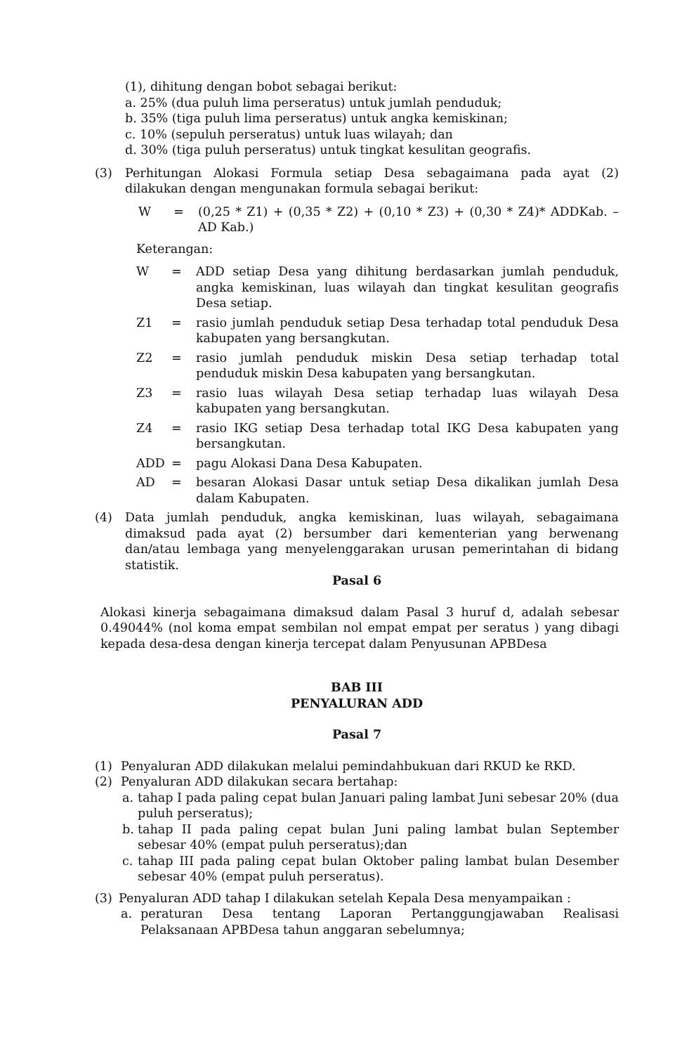(1), dihitung dengan bobot sebagai berikut:
a. 25% (dua puluh lima perseratus) untuk jumlah penduduk;
b. 35% (tiga puluh lima perseratus) untuk angka kemiskinan;
c. 10% (sepuluh perseratus) untuk luas wilayah; dan
d. 30% (tiga puluh perseratus) untuk tingkat kesulitan geografis.
(3) Perhitungan Alokasi Formula setiap Desa sebagaimana pada ayat (2) dilakukan dengan mengunakan formula sebagai berikut:
W = (0,25 * Z1) + (0,35 * Z2) + (0,10 * Z3) + (0,30 * Z4)* ADDKab. – AD Kab.)
Keterangan:
W = ADD setiap Desa yang dihitung berdasarkan jumlah penduduk, angka kemiskinan, luas wilayah dan tingkat kesulitan geografis Desa setiap.
Z1 = rasio jumlah penduduk setiap Desa terhadap total penduduk Desa kabupaten yang bersangkutan.
Z2 = rasio jumlah penduduk miskin Desa setiap terhadap total penduduk miskin Desa kabupaten yang bersangkutan.
Z3 = rasio luas wilayah Desa setiap terhadap luas wilayah Desa kabupaten yang bersangkutan.
Z4 = rasio IKG setiap Desa terhadap total IKG Desa kabupaten yang bersangkutan.
ADD = pagu Alokasi Dana Desa Kabupaten.
AD = besaran Alokasi Dasar untuk setiap Desa dikalikan jumlah Desa dalam Kabupaten.
(4) Data jumlah penduduk, angka kemiskinan, luas wilayah, sebagaimana dimaksud pada ayat (2) bersumber dari kementerian yang berwenang dan/atau lembaga yang menyelenggarakan urusan pemerintahan di bidang statistik.
Pasal 6
Alokasi kinerja sebagaimana dimaksud dalam Pasal 3 huruf d, adalah sebesar 0.49044% (nol koma empat sembilan nol empat empat per seratus ) yang dibagi kepada desa-desa dengan kinerja tercepat dalam Penyusunan APBDesa
BAB III
PENYALURAN ADD
Pasal 7
(1) Penyaluran ADD dilakukan melalui pemindahbukuan dari RKUD ke RKD.
(2) Penyaluran ADD dilakukan secara bertahap:
a. tahap I pada paling cepat bulan Januari paling lambat Juni sebesar 20% (dua puluh perseratus);
b. tahap II pada paling cepat bulan Juni paling lambat bulan September sebesar 40% (empat puluh perseratus);dan
c. tahap III pada paling cepat bulan Oktober paling lambat bulan Desember sebesar 40% (empat puluh perseratus).
(3) Penyaluran ADD tahap I dilakukan setelah Kepala Desa menyampaikan :
a. peraturan Desa tentang Laporan Pertanggungjawaban Realisasi Pelaksanaan APBDesa tahun anggaran sebelumnya;